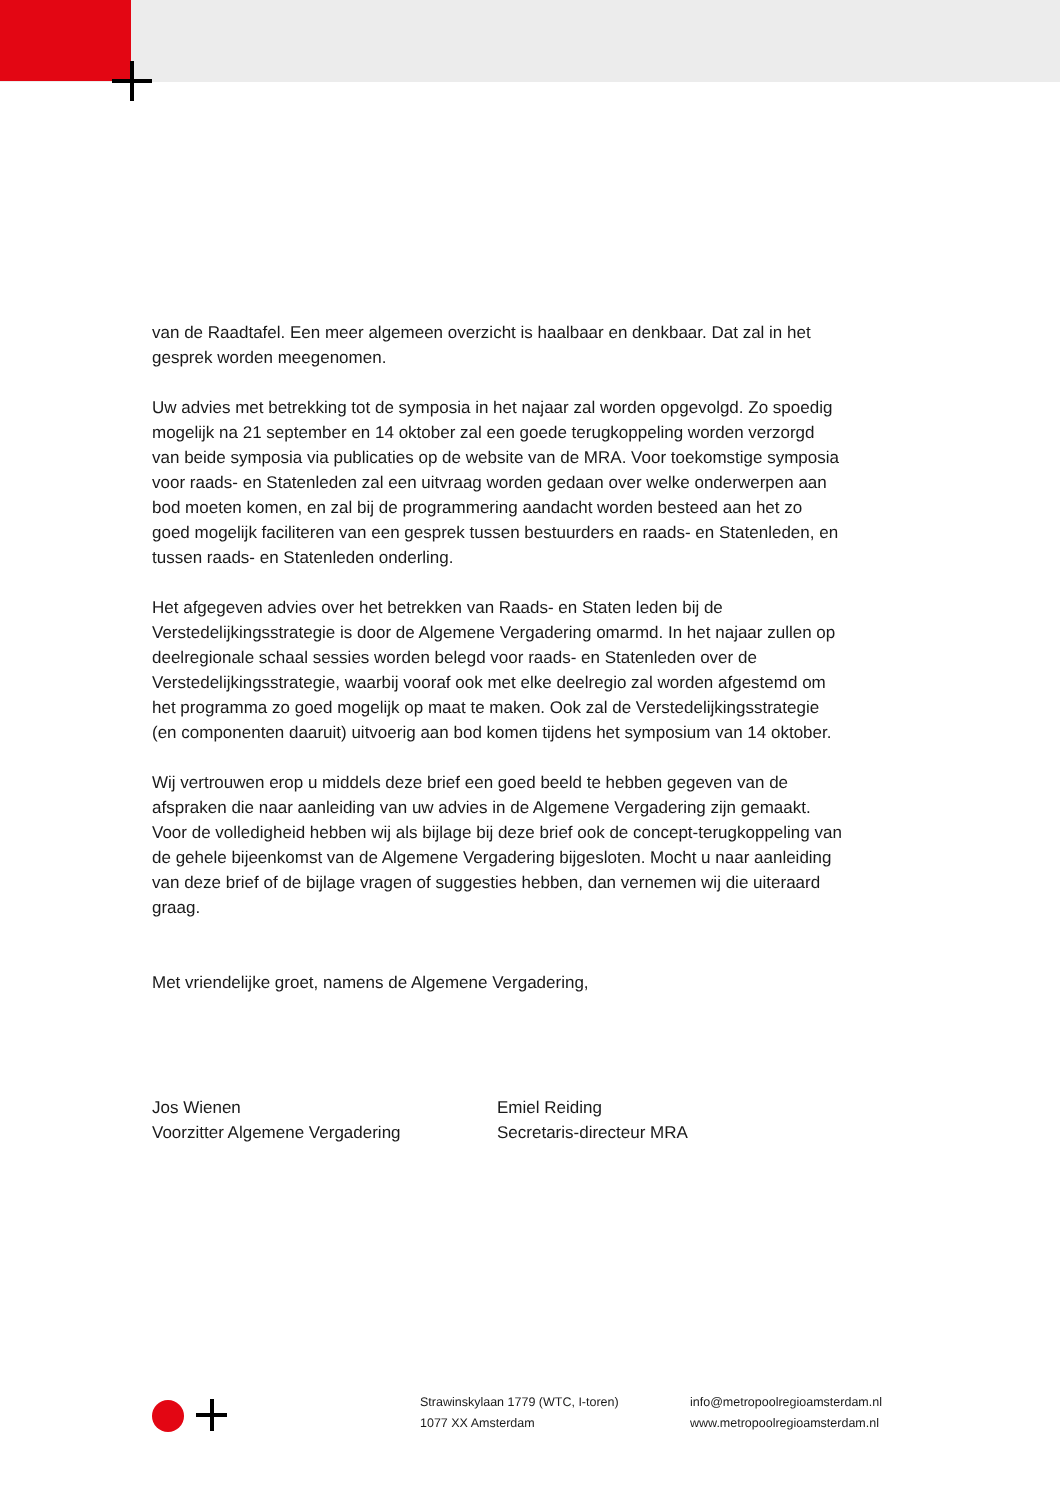van de Raadtafel. Een meer algemeen overzicht is haalbaar en denkbaar. Dat zal in het gesprek worden meegenomen.
Uw advies met betrekking tot de symposia in het najaar zal worden opgevolgd. Zo spoedig mogelijk na 21 september en 14 oktober zal een goede terugkoppeling worden verzorgd van beide symposia via publicaties op de website van de MRA. Voor toekomstige symposia voor raads- en Statenleden zal een uitvraag worden gedaan over welke onderwerpen aan bod moeten komen, en zal bij de programmering aandacht worden besteed aan het zo goed mogelijk faciliteren van een gesprek tussen bestuurders en raads- en Statenleden, en tussen raads- en Statenleden onderling.
Het afgegeven advies over het betrekken van Raads- en Staten leden bij de Verstedelijkingsstrategie is door de Algemene Vergadering omarmd. In het najaar zullen op deelregionale schaal sessies worden belegd voor raads- en Statenleden over de Verstedelijkingsstrategie, waarbij vooraf ook met elke deelregio zal worden afgestemd om het programma zo goed mogelijk op maat te maken. Ook zal de Verstedelijkingsstrategie (en componenten daaruit) uitvoerig aan bod komen tijdens het symposium van 14 oktober.
Wij vertrouwen erop u middels deze brief een goed beeld te hebben gegeven van de afspraken die naar aanleiding van uw advies in de Algemene Vergadering zijn gemaakt. Voor de volledigheid hebben wij als bijlage bij deze brief ook de concept-terugkoppeling van de gehele bijeenkomst van de Algemene Vergadering bijgesloten. Mocht u naar aanleiding van deze brief of de bijlage vragen of suggesties hebben, dan vernemen wij die uiteraard graag.
Met vriendelijke groet, namens de Algemene Vergadering,
Jos Wienen
Voorzitter Algemene Vergadering
Emiel Reiding
Secretaris-directeur MRA
Strawinskylaan 1779 (WTC, I-toren)
1077 XX Amsterdam
info@metropoolregioamsterdam.nl
www.metropoolregioamsterdam.nl